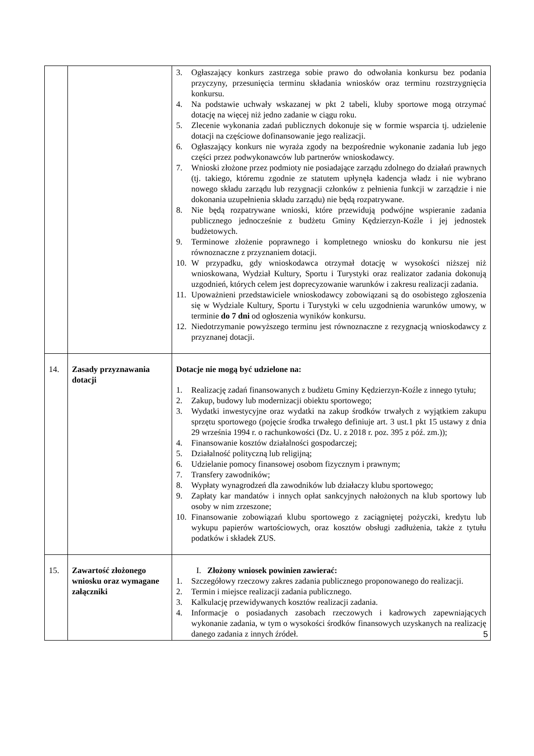| | | 3. Ogłaszający konkurs zastrzega sobie prawo do odwołania konkursu bez podania przyczyny, przesunięcia terminu składania wniosków oraz terminu rozstrzygnięcia konkursu. 4. Na podstawie uchwały wskazanej w pkt 2 tabeli, kluby sportowe mogą otrzymać dotację na więcej niż jedno zadanie w ciągu roku. 5. Zlecenie wykonania zadań publicznych dokonuje się w formie wsparcia tj. udzielenie dotacji na częściowe dofinansowanie jego realizacji. 6. Ogłaszający konkurs nie wyraża zgody na bezpośrednie wykonanie zadania lub jego części przez podwykonawców lub partnerów wnioskodawcy. 7. Wnioski złożone przez podmioty nie posiadające zarządu zdolnego do działań prawnych (tj. takiego, któremu zgodnie ze statutem upłynęła kadencja władz i nie wybrano nowego składu zarządu lub rezygnacji członków z pełnienia funkcji w zarządzie i nie dokonania uzupełnienia składu zarządu) nie będą rozpatrywane. 8. Nie będą rozpatrywane wnioski, które przewidują podwójne wspieranie zadania publicznego jednocześnie z budżetu Gminy Kędzierzyn-Koźle i jej jednostek budżetowych. 9. Terminowe złożenie poprawnego i kompletnego wniosku do konkursu nie jest równoznaczne z przyznaniem dotacji. 10. W przypadku, gdy wnioskodawca otrzymał dotację w wysokości niższej niż wnioskowana, Wydział Kultury, Sportu i Turystyki oraz realizator zadania dokonują uzgodnień, których celem jest doprecyzowanie warunków i zakresu realizacji zadania. 11. Upoważnieni przedstawiciele wnioskodawcy zobowiązani są do osobistego zgłoszenia się w Wydziale Kultury, Sportu i Turystyki w celu uzgodnienia warunków umowy, w terminie do 7 dni od ogłoszenia wyników konkursu. 12. Niedotrzymanie powyższego terminu jest równoznaczne z rezygnacją wnioskodawcy z przyznanej dotacji. |
| 14. | Zasady przyznawania dotacji | Dotacje nie mogą być udzielone na: 1. Realizację zadań finansowanych z budżetu Gminy Kędzierzyn-Koźle z innego tytułu; 2. Zakup, budowy lub modernizacji obiektu sportowego; 3. Wydatki inwestycyjne oraz wydatki na zakup środków trwałych z wyjątkiem zakupu sprzętu sportowego (pojęcie środka trwałego definiuje art. 3 ust.1 pkt 15 ustawy z dnia 29 września 1994 r. o rachunkowości (Dz. U. z 2018 r. poz. 395 z póź. zm.)); 4. Finansowanie kosztów działalności gospodarczej; 5. Działalność polityczną lub religijną; 6. Udzielanie pomocy finansowej osobom fizycznym i prawnym; 7. Transfery zawodników; 8. Wypłaty wynagrodzeń dla zawodników lub działaczy klubu sportowego; 9. Zapłaty kar mandatów i innych opłat sankcyjnych nałożonych na klub sportowy lub osoby w nim zrzeszone; 10. Finansowanie zobowiązań klubu sportowego z zaciągniętej pożyczki, kredytu lub wykupu papierów wartościowych, oraz kosztów obsługi zadłużenia, także z tytułu podatków i składek ZUS. |
| 15. | Zawartość złożonego wniosku oraz wymagane załączniki | I. Złożony wniosek powinien zawierać: 1. Szczegółowy rzeczowy zakres zadania publicznego proponowanego do realizacji. 2. Termin i miejsce realizacji zadania publicznego. 3. Kalkulację przewidywanych kosztów realizacji zadania. 4. Informacje o posiadanych zasobach rzeczowych i kadrowych zapewniających wykonanie zadania, w tym o wysokości środków finansowych uzyskanych na realizację danego zadania z innych źródeł. |
5